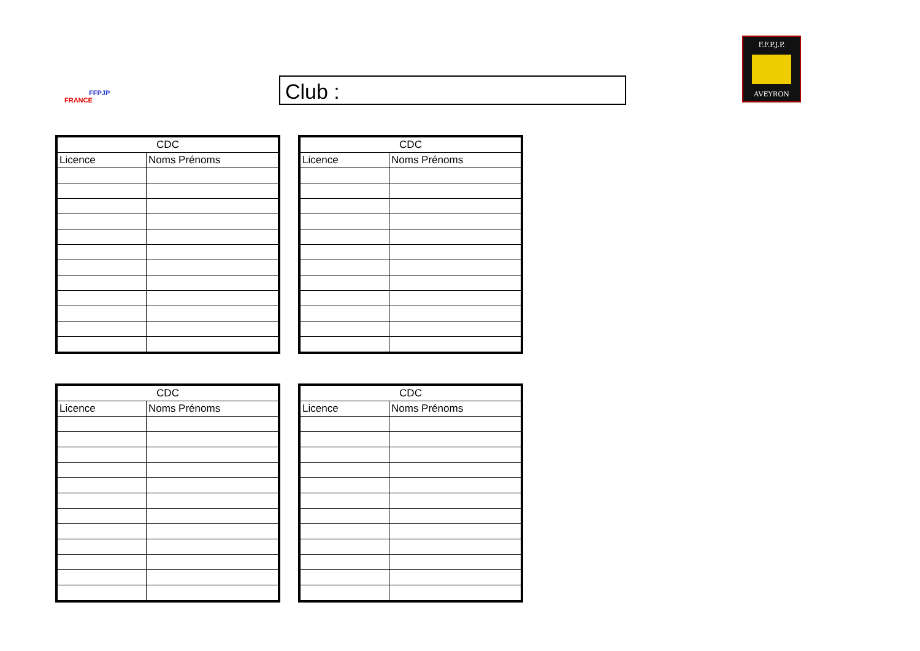FFPJP
FRANCE
F.F.P.J.P.
AVEYRON
Club :
| CDC | |
| --- | --- |
| Licence | Noms Prénoms |
| CDC | |
| --- | --- |
| Licence | Noms Prénoms |
| CDC | |
| --- | --- |
| Licence | Noms Prénoms |
| CDC | |
| --- | --- |
| Licence | Noms Prénoms |